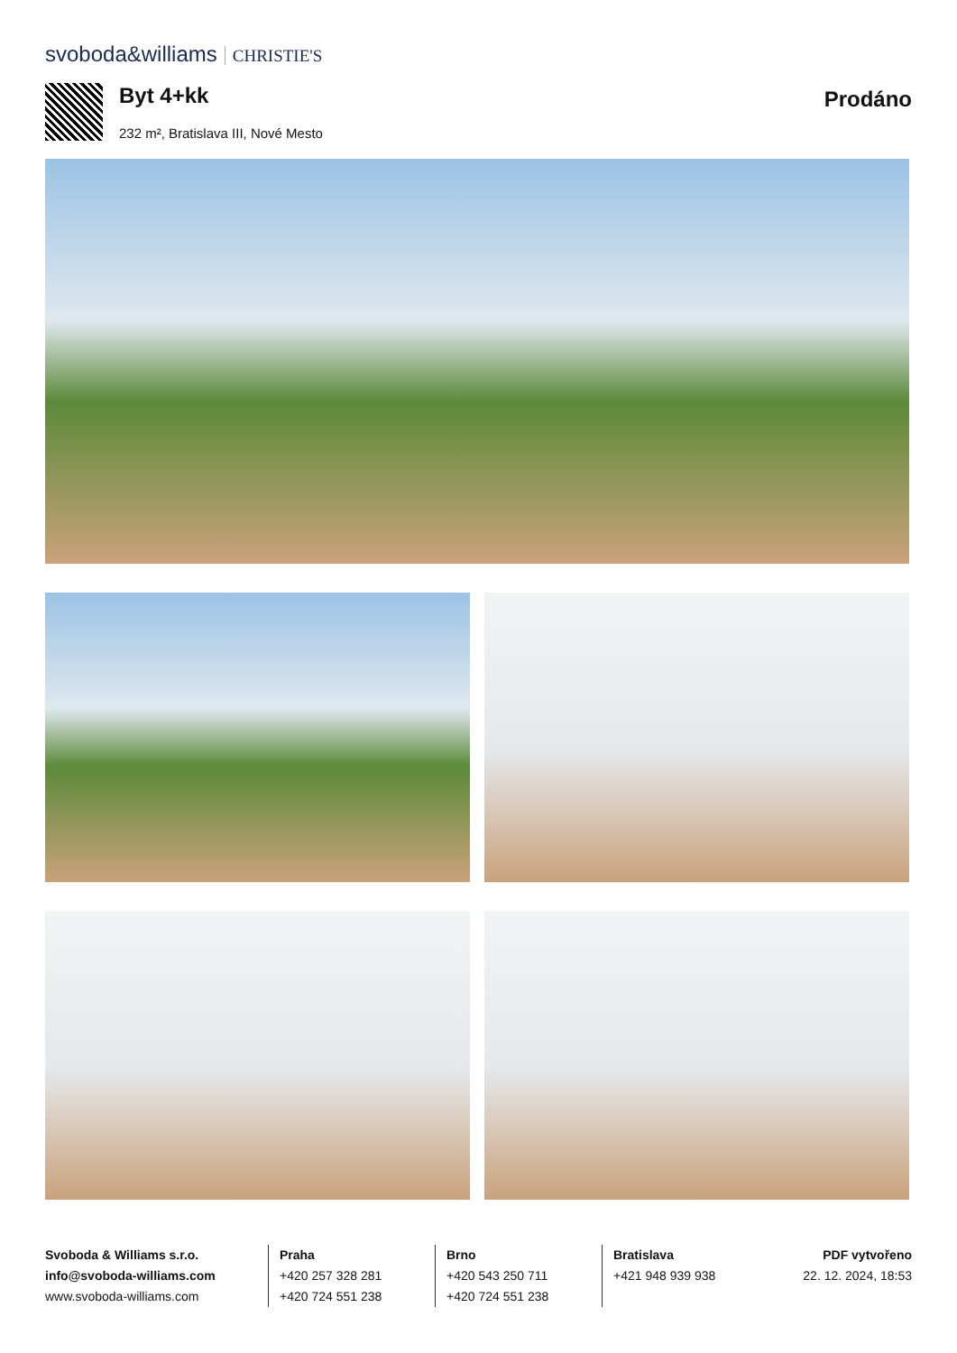svoboda&williams CHRISTIE'S
Byt 4+kk Prodáno
232 m², Bratislava III, Nové Mesto
Svoboda & Williams s.r.o.
info@svoboda-williams.com
www.svoboda-williams.com
Praha
+420 257 328 281
+420 724 551 238
Brno
+420 543 250 711
+420 724 551 238
Bratislava
+421 948 939 938
PDF vytvořeno
22. 12. 2024, 18:53